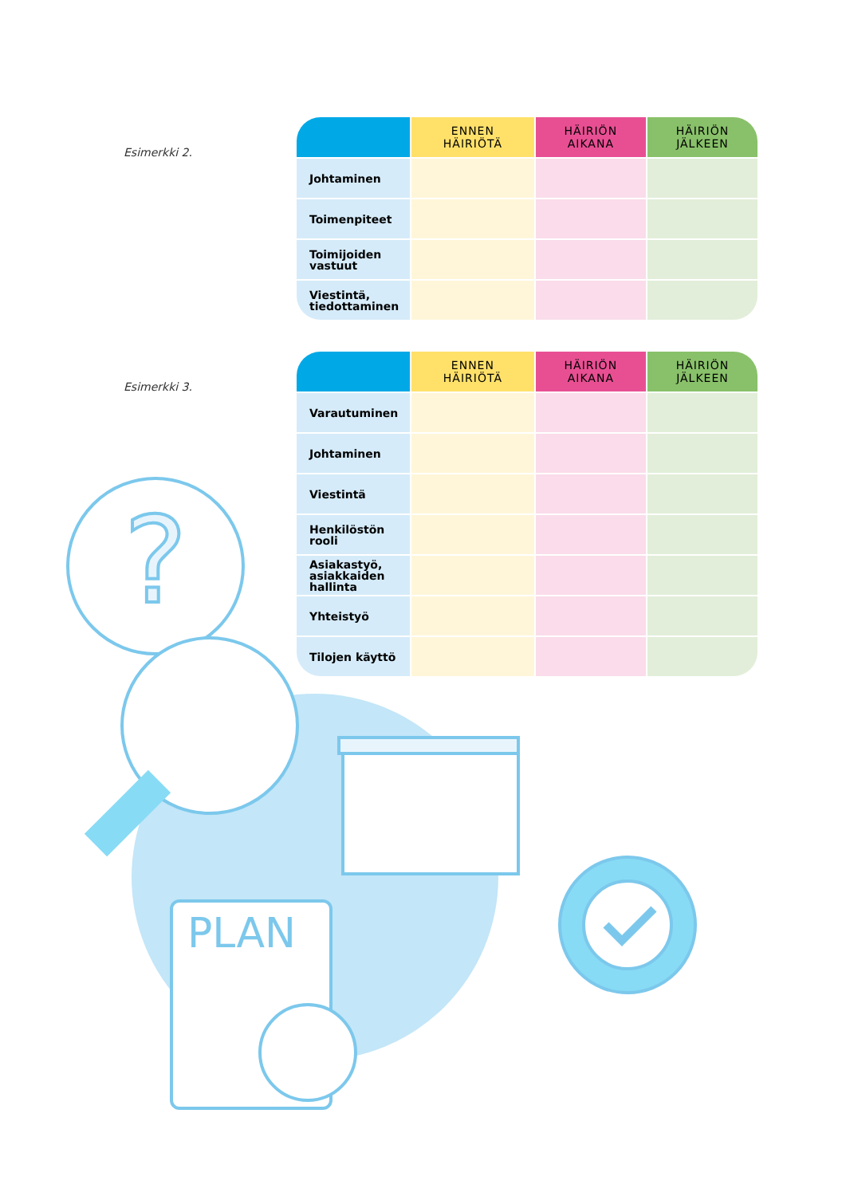Esimerkki 2.
| | ENNEN HÄIRIÖTÄ | HÄIRIÖN AIKANA | HÄIRIÖN JÄLKEEN |
| --- | --- | --- | --- |
| Johtaminen | | | |
| Toimenpiteet | | | |
| Toimijoiden vastuut | | | |
| Viestintä, tiedottaminen | | | |
Esimerkki 3.
| | ENNEN HÄIRIÖTÄ | HÄIRIÖN AIKANA | HÄIRIÖN JÄLKEEN |
| --- | --- | --- | --- |
| Varautuminen | | | |
| Johtaminen | | | |
| Viestintä | | | |
| Henkilöstön rooli | | | |
| Asiakastyö, asiakkaiden hallinta | | | |
| Yhteistyö | | | |
| Tilojen käyttö | | | |
?
PLAN